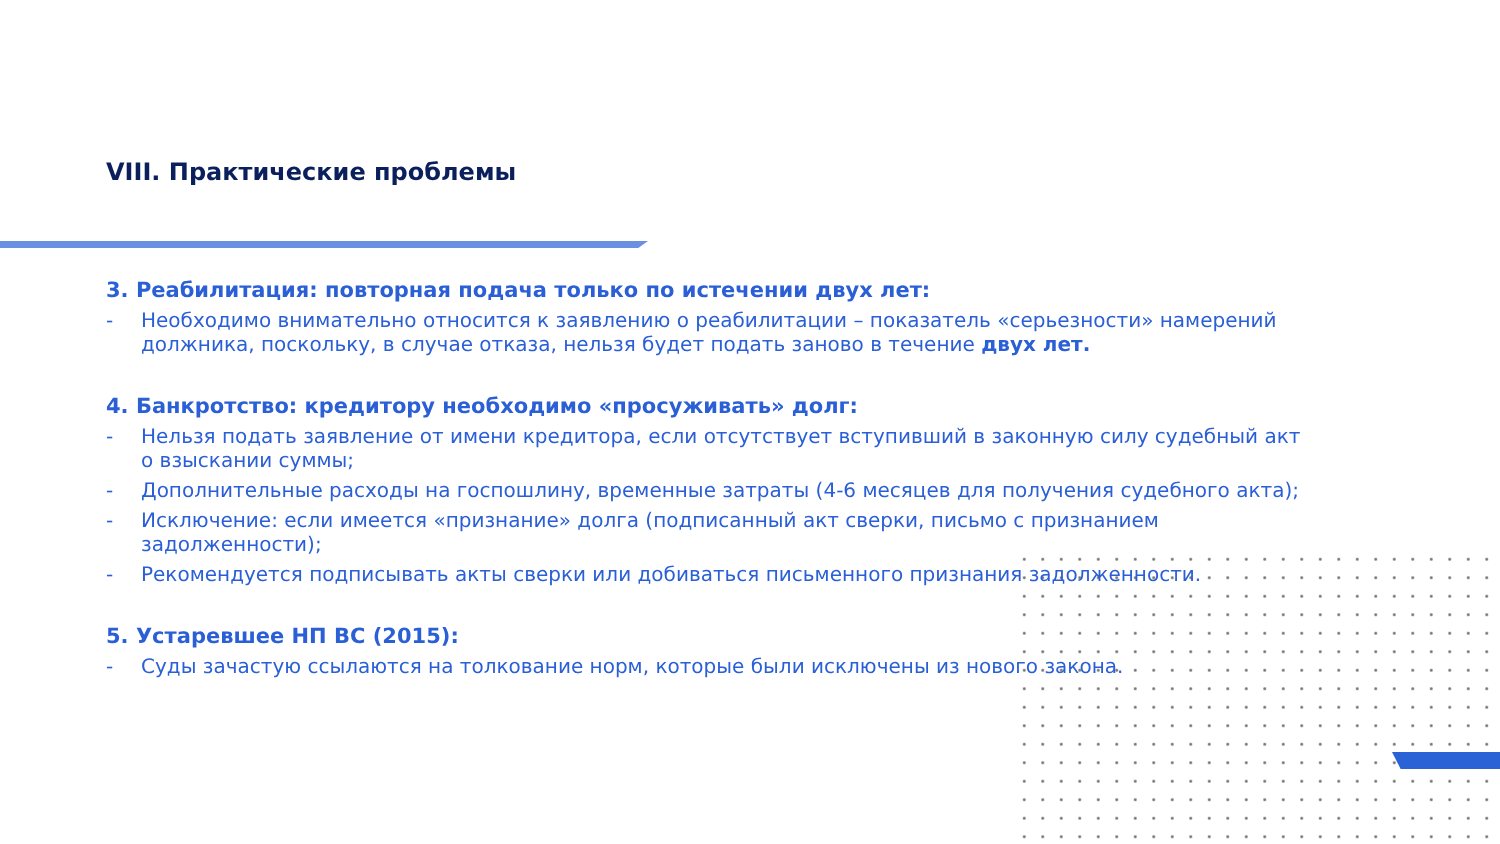VIII. Практические проблемы
3. Реабилитация: повторная подача только по истечении двух лет:
- Необходимо внимательно относится к заявлению о реабилитации – показатель «серьезности» намерений должника, поскольку, в случае отказа, нельзя будет подать заново в течение двух лет.
4. Банкротство: кредитору необходимо «просуживать» долг:
- Нельзя подать заявление от имени кредитора, если отсутствует вступивший в законную силу судебный акт о взыскании суммы;
- Дополнительные расходы на госпошлину, временные затраты (4-6 месяцев для получения судебного акта);
- Исключение: если имеется «признание» долга (подписанный акт сверки, письмо с признанием задолженности);
- Рекомендуется подписывать акты сверки или добиваться письменного признания задолженности.
5. Устаревшее НП ВС (2015):
- Суды зачастую ссылаются на толкование норм, которые были исключены из нового закона.